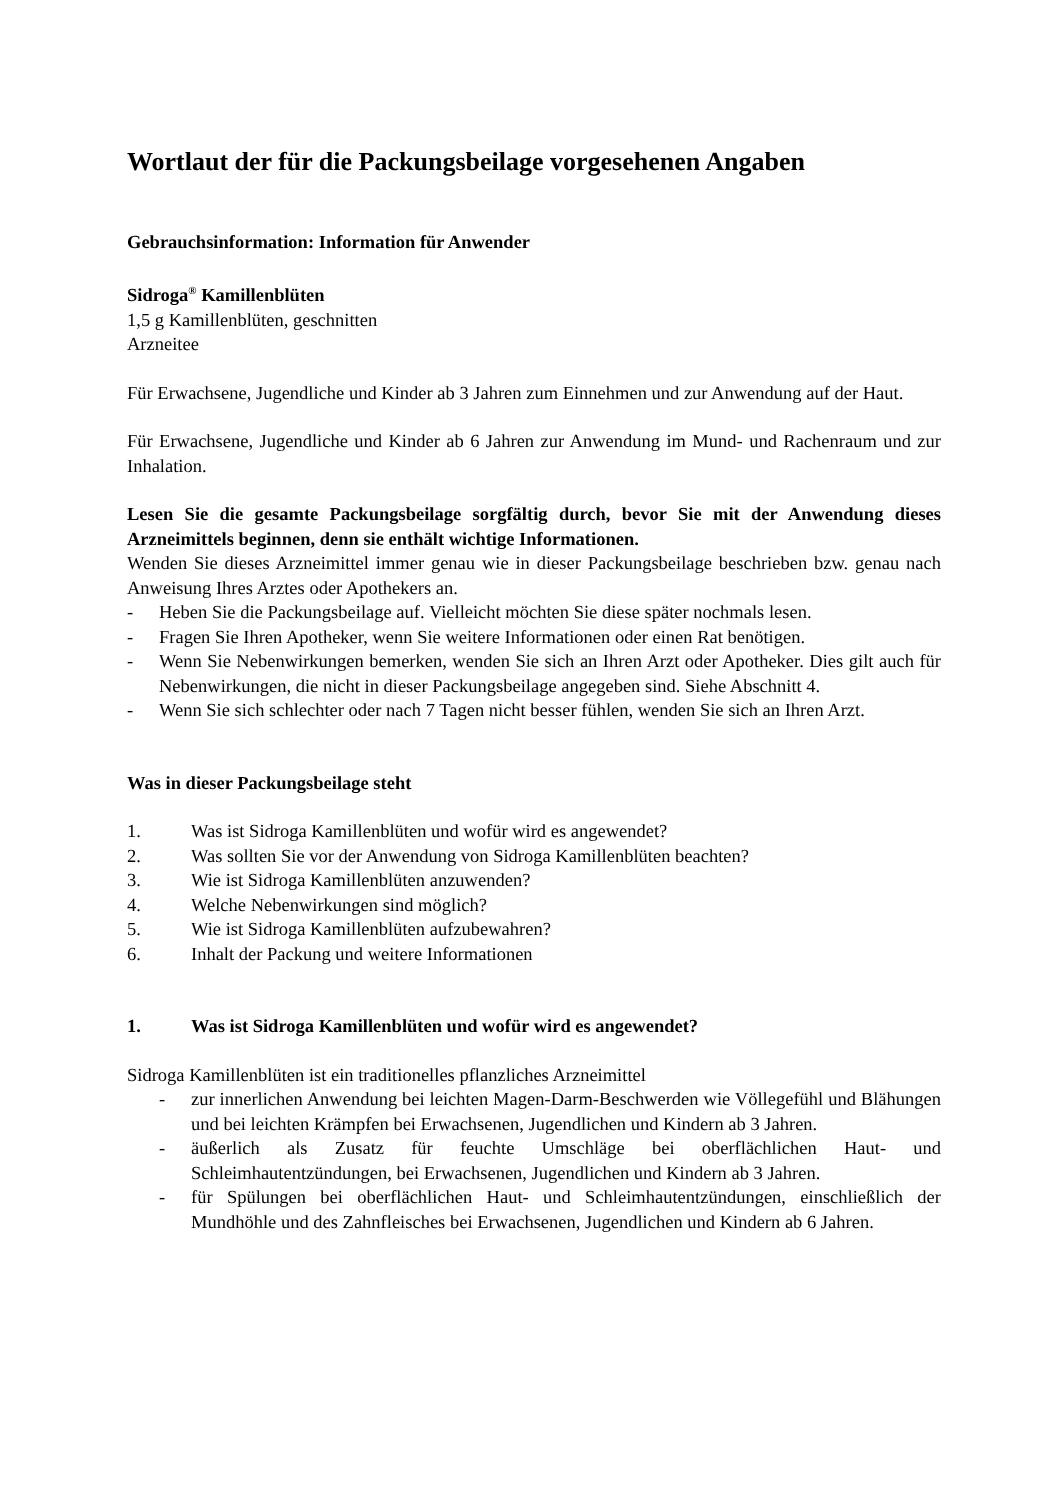Wortlaut der für die Packungsbeilage vorgesehenen Angaben
Gebrauchsinformation: Information für Anwender
Sidroga<sup>®</sup> Kamillenblüten
1,5 g Kamillenblüten, geschnitten
Arzneitee
Für Erwachsene, Jugendliche und Kinder ab 3 Jahren zum Einnehmen und zur Anwendung auf der Haut.
Für Erwachsene, Jugendliche und Kinder ab 6 Jahren zur Anwendung im Mund- und Rachenraum und zur Inhalation.
Lesen Sie die gesamte Packungsbeilage sorgfältig durch, bevor Sie mit der Anwendung dieses Arzneimittels beginnen, denn sie enthält wichtige Informationen.
Wenden Sie dieses Arzneimittel immer genau wie in dieser Packungsbeilage beschrieben bzw. genau nach Anweisung Ihres Arztes oder Apothekers an.
- Heben Sie die Packungsbeilage auf. Vielleicht möchten Sie diese später nochmals lesen.
- Fragen Sie Ihren Apotheker, wenn Sie weitere Informationen oder einen Rat benötigen.
- Wenn Sie Nebenwirkungen bemerken, wenden Sie sich an Ihren Arzt oder Apotheker. Dies gilt auch für Nebenwirkungen, die nicht in dieser Packungsbeilage angegeben sind. Siehe Abschnitt 4.
- Wenn Sie sich schlechter oder nach 7 Tagen nicht besser fühlen, wenden Sie sich an Ihren Arzt.
Was in dieser Packungsbeilage steht
1. Was ist Sidroga Kamillenblüten und wofür wird es angewendet?
2. Was sollten Sie vor der Anwendung von Sidroga Kamillenblüten beachten?
3. Wie ist Sidroga Kamillenblüten anzuwenden?
4. Welche Nebenwirkungen sind möglich?
5. Wie ist Sidroga Kamillenblüten aufzubewahren?
6. Inhalt der Packung und weitere Informationen
1. Was ist Sidroga Kamillenblüten und wofür wird es angewendet?
Sidroga Kamillenblüten ist ein traditionelles pflanzliches Arzneimittel
- zur innerlichen Anwendung bei leichten Magen-Darm-Beschwerden wie Völlegefühl und Blähungen und bei leichten Krämpfen bei Erwachsenen, Jugendlichen und Kindern ab 3 Jahren.
- äußerlich als Zusatz für feuchte Umschläge bei oberflächlichen Haut- und Schleimhautentzündungen, bei Erwachsenen, Jugendlichen und Kindern ab 3 Jahren.
- für Spülungen bei oberflächlichen Haut- und Schleimhautentzündungen, einschließlich der Mundhöhle und des Zahnfleisches bei Erwachsenen, Jugendlichen und Kindern ab 6 Jahren.